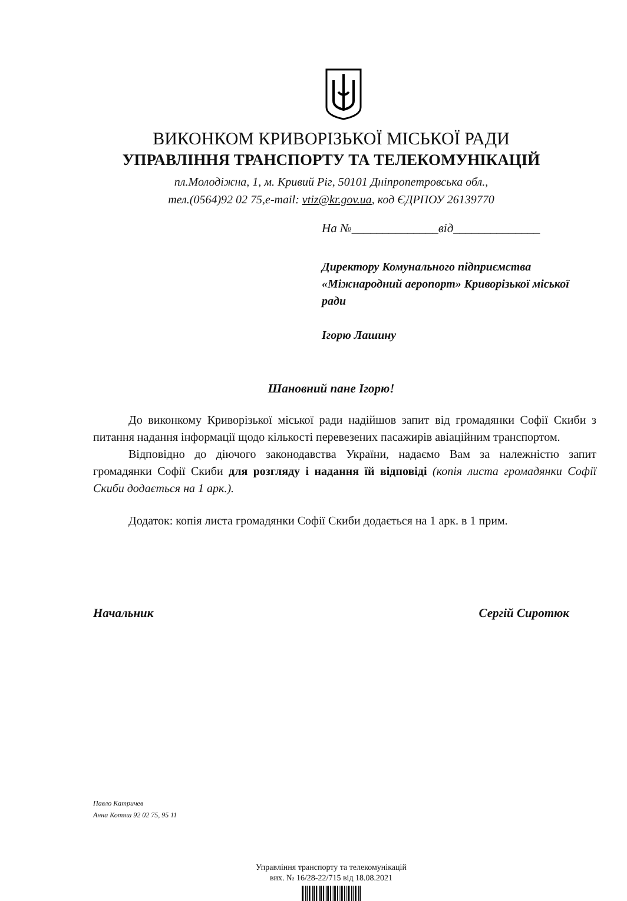ВИКОНКОМ КРИВОРІЗЬКОЇ МІСЬКОЇ РАДИ
УПРАВЛІННЯ ТРАНСПОРТУ ТА ТЕЛЕКОМУНІКАЦІЙ
пл.Молодіжна, 1, м. Кривий Ріг, 50101 Дніпропетровська обл.,
тел.(0564)92 02 75,e-mail: vtiz@kr.gov.ua, код ЄДРПОУ 26139770
На №______________від______________
Директору Комунального підприємства «Міжнародний аеропорт» Криворізької міської ради
Ігорю Лашину
Шановний пане Ігорю!
До виконкому Криворізької міської ради надійшов запит від громадянки Софії Скиби з питання надання інформації щодо кількості перевезених пасажирів авіаційним транспортом.
Відповідно до діючого законодавства України, надаємо Вам за належністю запит громадянки Софії Скиби для розгляду і надання їй відповіді (копія листа громадянки Софії Скиби додається на 1 арк.).
Додаток: копія листа громадянки Софії Скиби додається на 1 арк. в 1 прим.
Начальник Сергій Сиротюк
Павло Катричев
Анна Котяш 92 02 75, 95 11
Управління транспорту та телекомунікацій
вих. № 16/28-22/715 від 18.08.2021